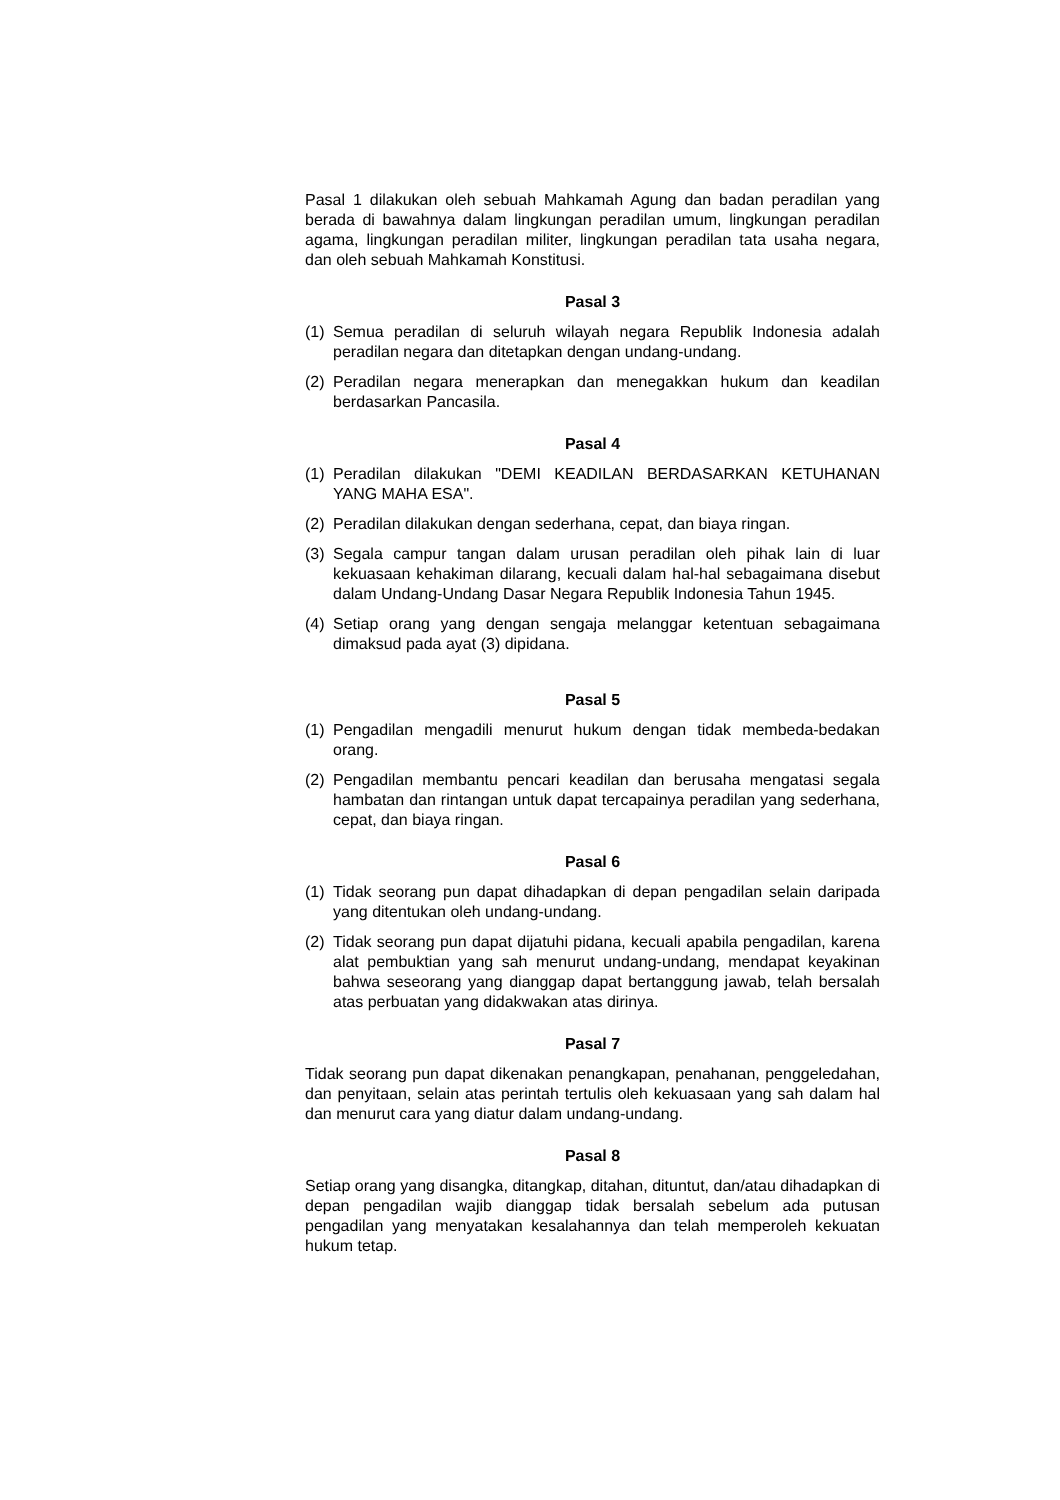Pasal 1 dilakukan oleh sebuah Mahkamah Agung dan badan peradilan yang berada di bawahnya dalam lingkungan peradilan umum, lingkungan peradilan agama, lingkungan peradilan militer, lingkungan peradilan tata usaha negara, dan oleh sebuah Mahkamah Konstitusi.
Pasal 3
(1) Semua peradilan di seluruh wilayah negara Republik Indonesia adalah peradilan negara dan ditetapkan dengan undang-undang.
(2) Peradilan negara menerapkan dan menegakkan hukum dan keadilan berdasarkan Pancasila.
Pasal 4
(1) Peradilan dilakukan "DEMI KEADILAN BERDASARKAN KETUHANAN YANG MAHA ESA".
(2) Peradilan dilakukan dengan sederhana, cepat, dan biaya ringan.
(3) Segala campur tangan dalam urusan peradilan oleh pihak lain di luar kekuasaan kehakiman dilarang, kecuali dalam hal-hal sebagaimana disebut dalam Undang-Undang Dasar Negara Republik Indonesia Tahun 1945.
(4) Setiap orang yang dengan sengaja melanggar ketentuan sebagaimana dimaksud pada ayat (3) dipidana.
Pasal 5
(1) Pengadilan mengadili menurut hukum dengan tidak membeda-bedakan orang.
(2) Pengadilan membantu pencari keadilan dan berusaha mengatasi segala hambatan dan rintangan untuk dapat tercapainya peradilan yang sederhana, cepat, dan biaya ringan.
Pasal 6
(1) Tidak seorang pun dapat dihadapkan di depan pengadilan selain daripada yang ditentukan oleh undang-undang.
(2) Tidak seorang pun dapat dijatuhi pidana, kecuali apabila pengadilan, karena alat pembuktian yang sah menurut undang-undang, mendapat keyakinan bahwa seseorang yang dianggap dapat bertanggung jawab, telah bersalah atas perbuatan yang didakwakan atas dirinya.
Pasal 7
Tidak seorang pun dapat dikenakan penangkapan, penahanan, penggeledahan, dan penyitaan, selain atas perintah tertulis oleh kekuasaan yang sah dalam hal dan menurut cara yang diatur dalam undang-undang.
Pasal 8
Setiap orang yang disangka, ditangkap, ditahan, dituntut, dan/atau dihadapkan di depan pengadilan wajib dianggap tidak bersalah sebelum ada putusan pengadilan yang menyatakan kesalahannya dan telah memperoleh kekuatan hukum tetap.